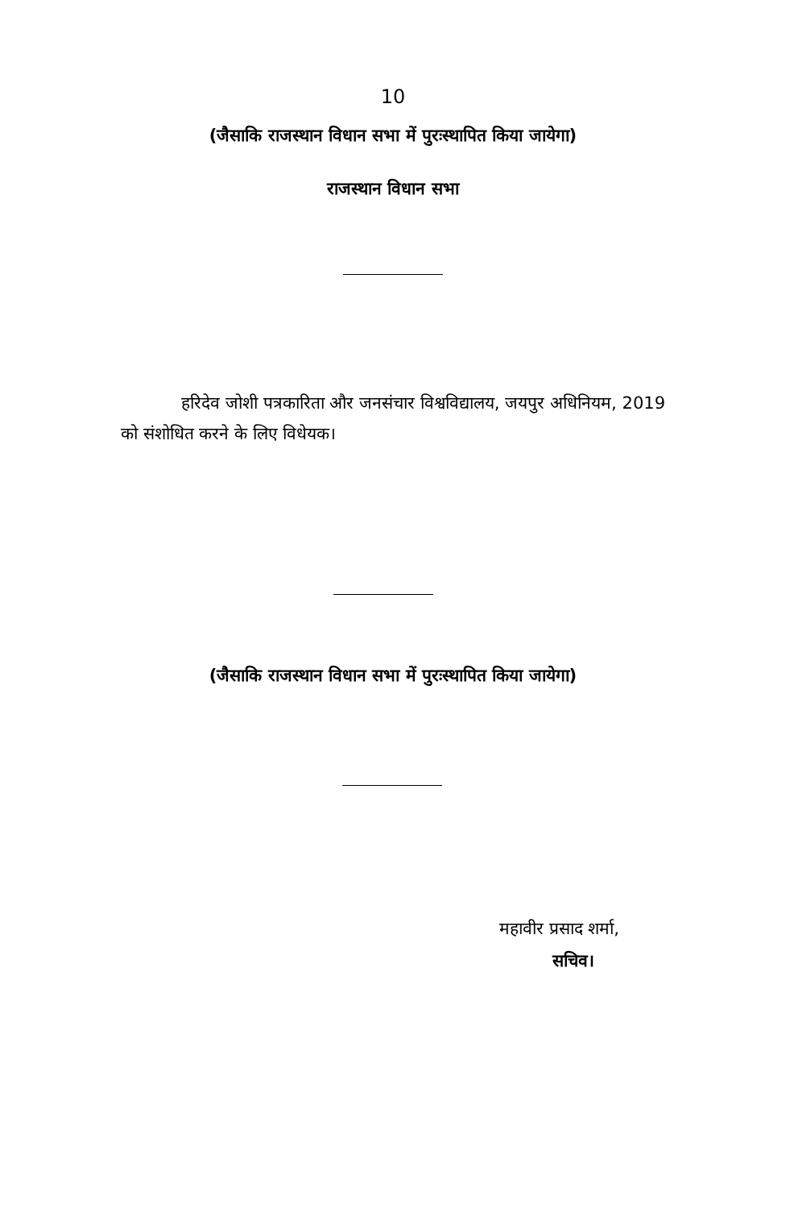10
(जैसाकि राजस्थान विधान सभा में पुरःस्थापित किया जायेगा)
राजस्थान विधान सभा
हरिदेव जोशी पत्रकारिता और जनसंचार विश्वविद्यालय, जयपुर अधिनियम, 2019 को संशोधित करने के लिए विधेयक।
(जैसाकि राजस्थान विधान सभा में पुरःस्थापित किया जायेगा)
महावीर प्रसाद शर्मा,
सचिव।